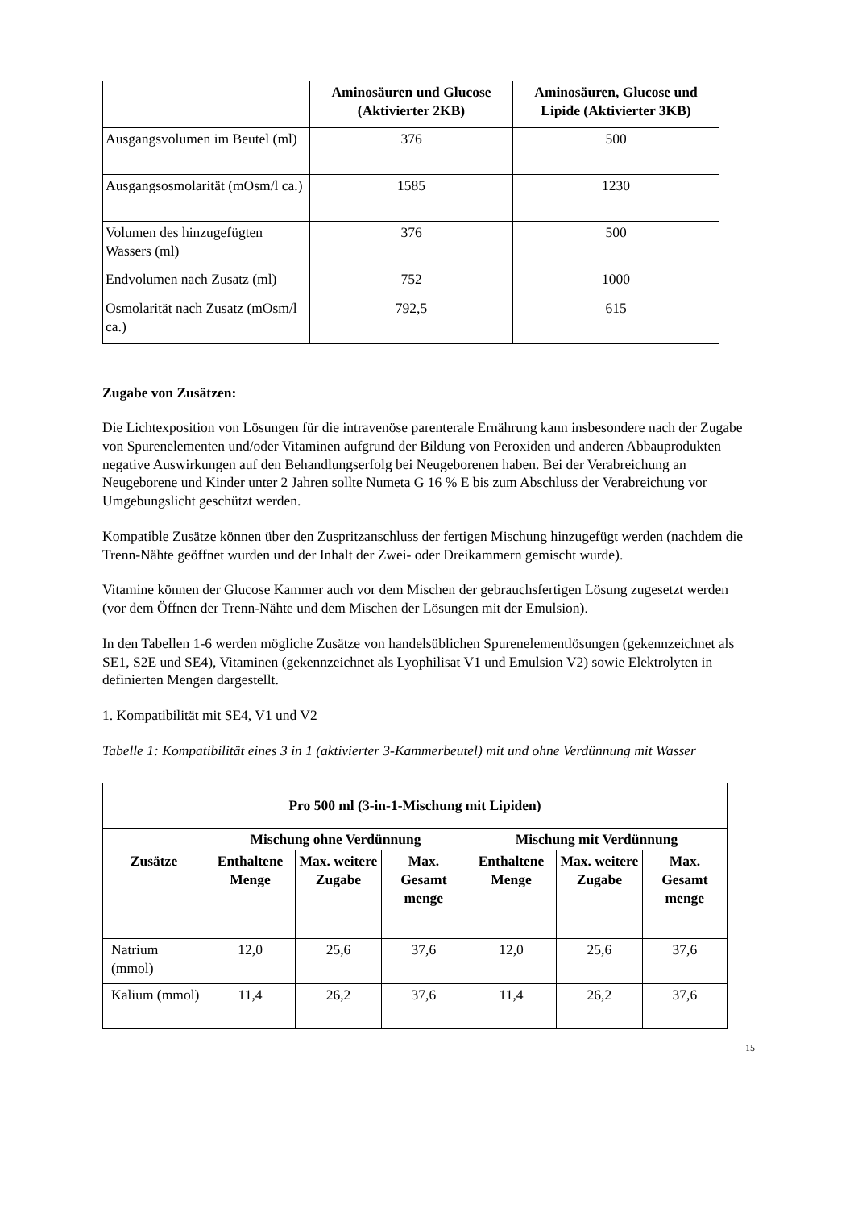| | Aminosäuren und Glucose (Aktivierter 2KB) | Aminosäuren, Glucose und Lipide (Aktivierter 3KB) |
| --- | --- | --- |
| Ausgangsvolumen im Beutel (ml) | 376 | 500 |
| Ausgangsosmolarität (mOsm/l ca.) | 1585 | 1230 |
| Volumen des hinzugefügten Wassers (ml) | 376 | 500 |
| Endvolumen nach Zusatz (ml) | 752 | 1000 |
| Osmolarität nach Zusatz (mOsm/l ca.) | 792,5 | 615 |
Zugabe von Zusätzen:
Die Lichtexposition von Lösungen für die intravenöse parenterale Ernährung kann insbesondere nach der Zugabe von Spurenelementen und/oder Vitaminen aufgrund der Bildung von Peroxiden und anderen Abbauprodukten negative Auswirkungen auf den Behandlungserfolg bei Neugeborenen haben. Bei der Verabreichung an Neugeborene und Kinder unter 2 Jahren sollte Numeta G 16 % E bis zum Abschluss der Verabreichung vor Umgebungslicht geschützt werden.
Kompatible Zusätze können über den Zuspritzanschluss der fertigen Mischung hinzugefügt werden (nachdem die Trenn-Nähte geöffnet wurden und der Inhalt der Zwei- oder Dreikammern gemischt wurde).
Vitamine können der Glucose Kammer auch vor dem Mischen der gebrauchsfertigen Lösung zugesetzt werden (vor dem Öffnen der Trenn-Nähte und dem Mischen der Lösungen mit der Emulsion).
In den Tabellen 1-6 werden mögliche Zusätze von handelsüblichen Spurenelementlösungen (gekennzeichnet als SE1, S2E und SE4), Vitaminen (gekennzeichnet als Lyophilisat V1 und Emulsion V2) sowie Elektrolyten in definierten Mengen dargestellt.
1. Kompatibilität mit SE4, V1 und V2
Tabelle 1: Kompatibilität eines 3 in 1 (aktivierter 3-Kammerbeutel) mit und ohne Verdünnung mit Wasser
| Pro 500 ml (3-in-1-Mischung mit Lipiden) | | | | | | |
| --- | --- | --- | --- | --- | --- | --- |
| | Mischung ohne Verdünnung | | | Mischung mit Verdünnung | | |
| Zusätze | Enthaltene Menge | Max. weitere Zugabe | Max. Gesamt menge | Enthaltene Menge | Max. weitere Zugabe | Max. Gesamt menge |
| Natrium (mmol) | 12,0 | 25,6 | 37,6 | 12,0 | 25,6 | 37,6 |
| Kalium (mmol) | 11,4 | 26,2 | 37,6 | 11,4 | 26,2 | 37,6 |
15